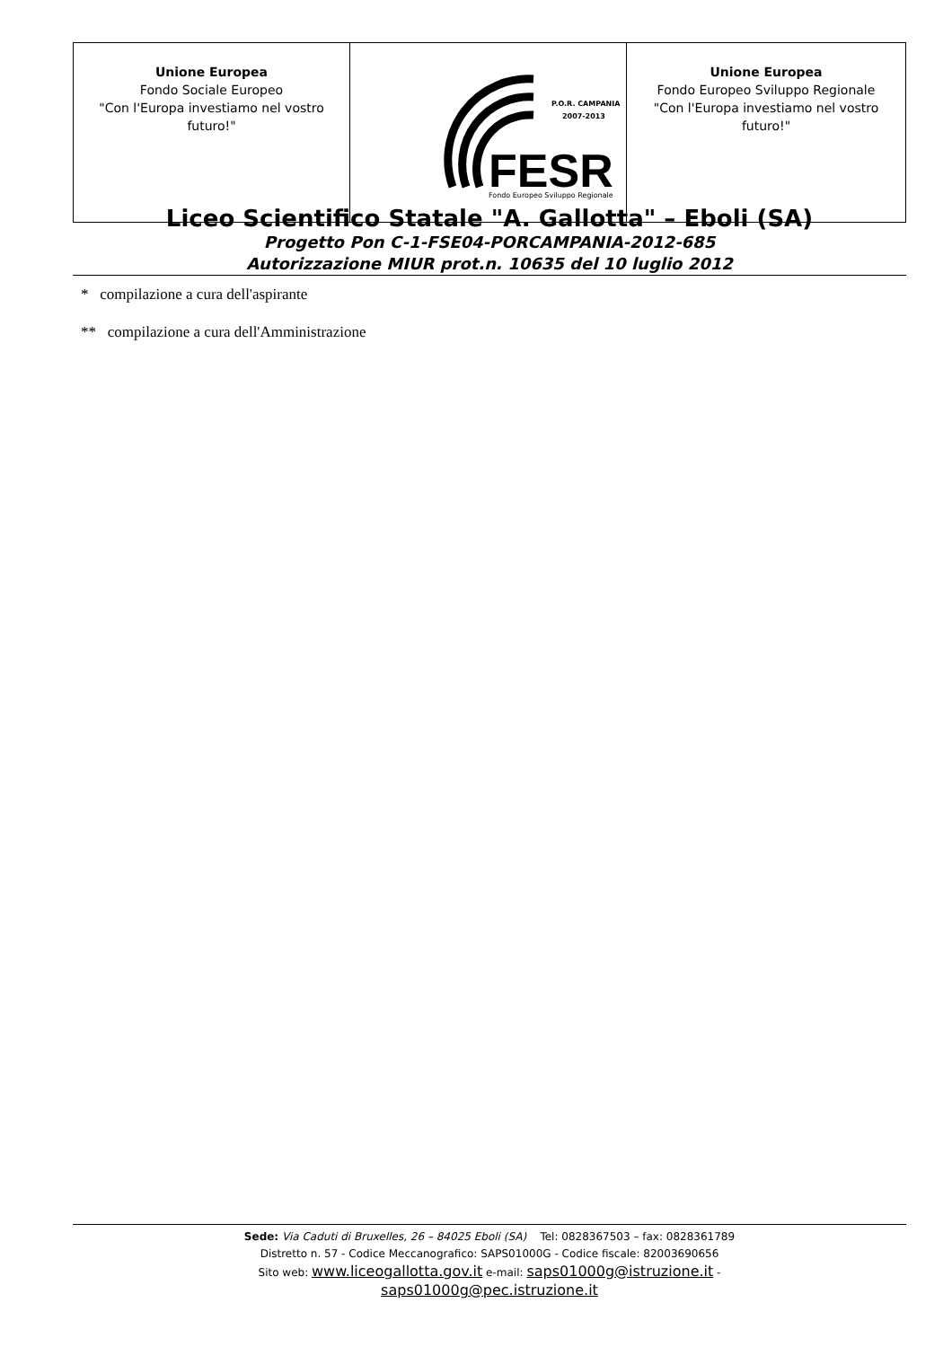| Unione Europea Fondo Sociale Europeo "Con l'Europa investiamo nel vostro futuro!" | P.O.R. CAMPANIA 2007-2013 FESR Fondo Europeo Sviluppo Regionale | Unione Europea Fondo Europeo Sviluppo Regionale "Con l'Europa investiamo nel vostro futuro!" |
Liceo Scientifico Statale "A. Gallotta" – Eboli (SA)
Progetto Pon C-1-FSE04-PORCAMPANIA-2012-685
Autorizzazione MIUR prot.n. 10635 del 10 luglio 2012
* compilazione a cura dell'aspirante
** compilazione a cura dell'Amministrazione
Sede: Via Caduti di Bruxelles, 26 – 84025 Eboli (SA) Tel: 0828367503 – fax: 0828361789
Distretto n. 57 - Codice Meccanografico: SAPS01000G - Codice fiscale: 82003690656
Sito web: www.liceogallotta.gov.it e-mail: saps01000g@istruzione.it -
saps01000g@pec.istruzione.it